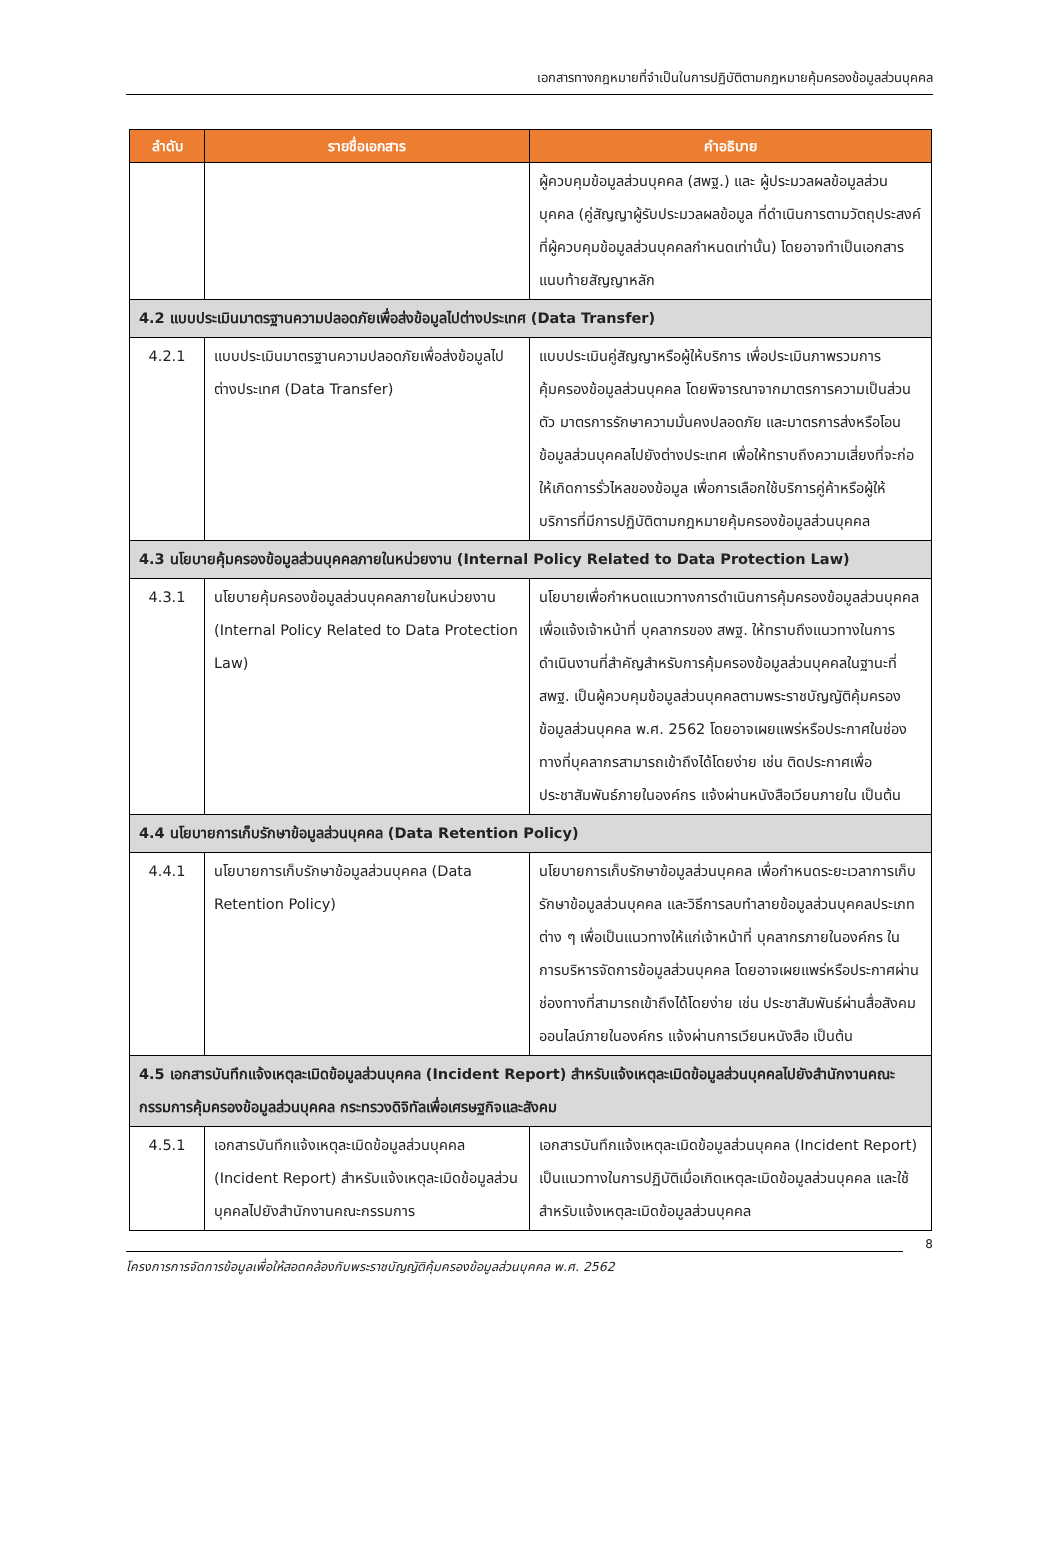เอกสารทางกฎหมายที่จำเป็นในการปฏิบัติตามกฎหมายคุ้มครองข้อมูลส่วนบุคคล
| ลำดับ | รายชื่อเอกสาร | คำอธิบาย |
| --- | --- | --- |
| | | ผู้ควบคุมข้อมูลส่วนบุคคล (สพฐ.) และ ผู้ประมวลผลข้อมูลส่วนบุคคล (คู่สัญญาผู้รับประมวลผลข้อมูล ที่ดำเนินการตามวัตถุประสงค์ที่ผู้ควบคุมข้อมูลส่วนบุคคลกำหนดเท่านั้น) โดยอาจทำเป็นเอกสารแนบท้ายสัญญาหลัก |
| 4.2 แบบประเมินมาตรฐานความปลอดภัยเพื่อส่งข้อมูลไปต่างประเทศ (Data Transfer) | | |
| 4.2.1 | แบบประเมินมาตรฐานความปลอดภัยเพื่อส่งข้อมูลไปต่างประเทศ (Data Transfer) | แบบประเมินคู่สัญญาหรือผู้ให้บริการ เพื่อประเมินภาพรวมการคุ้มครองข้อมูลส่วนบุคคล โดยพิจารณาจากมาตรการความเป็นส่วนตัว มาตรการรักษาความมั่นคงปลอดภัย และมาตรการส่งหรือโอนข้อมูลส่วนบุคคลไปยังต่างประเทศ เพื่อให้ทราบถึงความเสี่ยงที่จะก่อให้เกิดการรั่วไหลของข้อมูล เพื่อการเลือกใช้บริการคู่ค้าหรือผู้ให้บริการที่มีการปฏิบัติตามกฎหมายคุ้มครองข้อมูลส่วนบุคคล |
| 4.3 นโยบายคุ้มครองข้อมูลส่วนบุคคลภายในหน่วยงาน (Internal Policy Related to Data Protection Law) | | |
| 4.3.1 | นโยบายคุ้มครองข้อมูลส่วนบุคคลภายในหน่วยงาน (Internal Policy Related to Data Protection Law) | นโยบายเพื่อกำหนดแนวทางการดำเนินการคุ้มครองข้อมูลส่วนบุคคล เพื่อแจ้งเจ้าหน้าที่ บุคลากรของ สพฐ. ให้ทราบถึงแนวทางในการดำเนินงานที่สำคัญสำหรับการคุ้มครองข้อมูลส่วนบุคคลในฐานะที่ สพฐ. เป็นผู้ควบคุมข้อมูลส่วนบุคคลตามพระราชบัญญัติคุ้มครองข้อมูลส่วนบุคคล พ.ศ. 2562 โดยอาจเผยแพร่หรือประกาศในช่องทางที่บุคลากรสามารถเข้าถึงได้โดยง่าย เช่น ติดประกาศเพื่อประชาสัมพันธ์ภายในองค์กร แจ้งผ่านหนังสือเวียนภายใน เป็นต้น |
| 4.4 นโยบายการเก็บรักษาข้อมูลส่วนบุคคล (Data Retention Policy) | | |
| 4.4.1 | นโยบายการเก็บรักษาข้อมูลส่วนบุคคล (Data Retention Policy) | นโยบายการเก็บรักษาข้อมูลส่วนบุคคล เพื่อกำหนดระยะเวลาการเก็บรักษาข้อมูลส่วนบุคคล และวิธีการลบทำลายข้อมูลส่วนบุคคลประเภทต่าง ๆ เพื่อเป็นแนวทางให้แก่เจ้าหน้าที่ บุคลากรภายในองค์กร ในการบริหารจัดการข้อมูลส่วนบุคคล โดยอาจเผยแพร่หรือประกาศผ่านช่องทางที่สามารถเข้าถึงได้โดยง่าย เช่น ประชาสัมพันธ์ผ่านสื่อสังคมออนไลน์ภายในองค์กร แจ้งผ่านการเวียนหนังสือ เป็นต้น |
| 4.5 เอกสารบันทึกแจ้งเหตุละเมิดข้อมูลส่วนบุคคล (Incident Report) สำหรับแจ้งเหตุละเมิดข้อมูลส่วนบุคคลไปยังสำนักงานคณะกรรมการคุ้มครองข้อมูลส่วนบุคคล กระทรวงดิจิทัลเพื่อเศรษฐกิจและสังคม | | |
| 4.5.1 | เอกสารบันทึกแจ้งเหตุละเมิดข้อมูลส่วนบุคคล (Incident Report) สำหรับแจ้งเหตุละเมิดข้อมูลส่วนบุคคลไปยังสำนักงานคณะกรรมการ | เอกสารบันทึกแจ้งเหตุละเมิดข้อมูลส่วนบุคคล (Incident Report) เป็นแนวทางในการปฏิบัติเมื่อเกิดเหตุละเมิดข้อมูลส่วนบุคคล และใช้สำหรับแจ้งเหตุละเมิดข้อมูลส่วนบุคคล |
8
โครงการการจัดการข้อมูลเพื่อให้สอดคล้องกับพระราชบัญญัติคุ้มครองข้อมูลส่วนบุคคล พ.ศ. 2562